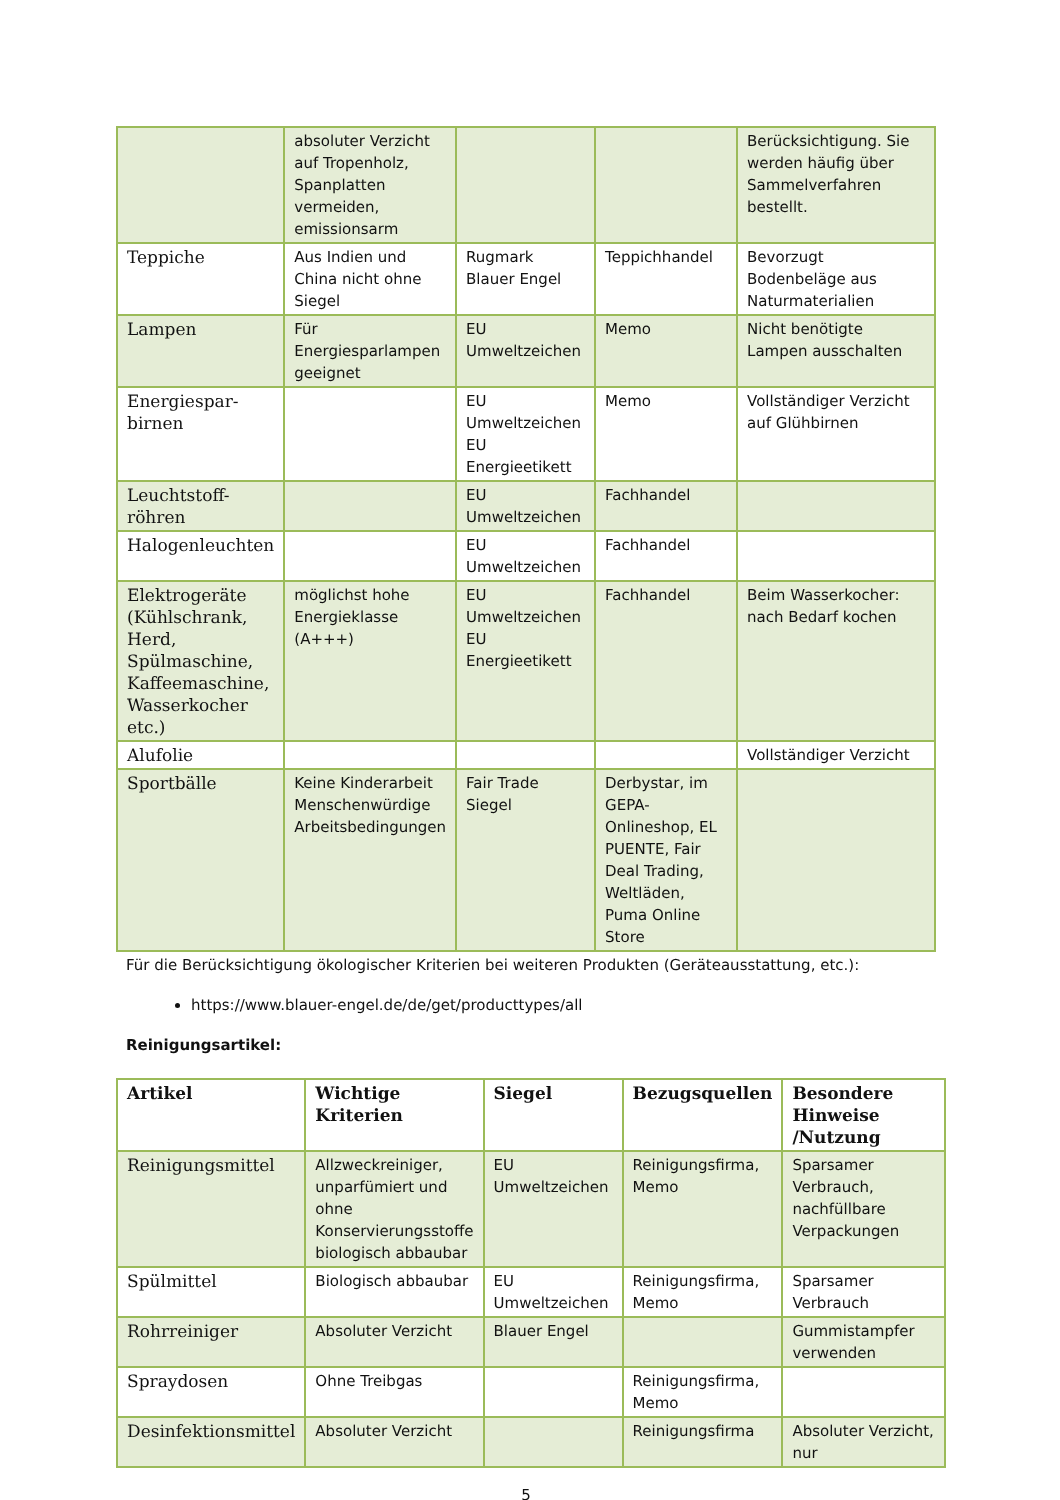| | absoluter Verzicht auf Tropenholz, Spanplatten vermeiden, emissionsarm | | | Berücksichtigung. Sie werden häufig über Sammelverfahren bestellt. |
| Teppiche | Aus Indien und China nicht ohne Siegel | Rugmark Blauer Engel | Teppichhandel | Bevorzugt Bodenbeläge aus Naturmaterialien |
| Lampen | Für Energiesparlampen geeignet | EU Umweltzeichen | Memo | Nicht benötigte Lampen ausschalten |
| Energiespar-birnen | | EU Umweltzeichen EU Energieetikett | Memo | Vollständiger Verzicht auf Glühbirnen |
| Leuchtstoff-röhren | | EU Umweltzeichen | Fachhandel | |
| Halogenleuchten | | EU Umweltzeichen | Fachhandel | |
| Elektrogeräte (Kühlschrank, Herd, Spülmaschine, Kaffeemaschine, Wasserkocher etc.) | möglichst hohe Energieklasse (A+++) | EU Umweltzeichen EU Energieetikett | Fachhandel | Beim Wasserkocher: nach Bedarf kochen |
| Alufolie | | | | Vollständiger Verzicht |
| Sportbälle | Keine Kinderarbeit Menschenwürdige Arbeitsbedingungen | Fair Trade Siegel | Derbystar, im GEPA-Onlineshop, EL PUENTE, Fair Deal Trading, Weltläden, Puma Online Store | |
Für die Berücksichtigung ökologischer Kriterien bei weiteren Produkten (Geräteausstattung, etc.):
https://www.blauer-engel.de/de/get/producttypes/all
Reinigungsartikel:
| Artikel | Wichtige Kriterien | Siegel | Bezugsquellen | Besondere Hinweise /Nutzung |
| --- | --- | --- | --- | --- |
| Reinigungsmittel | Allzweckreiniger, unparfümiert und ohne Konservierungsstoffe biologisch abbaubar | EU Umweltzeichen | Reinigungsfirma, Memo | Sparsamer Verbrauch, nachfüllbare Verpackungen |
| Spülmittel | Biologisch abbaubar | EU Umweltzeichen | Reinigungsfirma, Memo | Sparsamer Verbrauch |
| Rohrreiniger | Absoluter Verzicht | Blauer Engel | | Gummistampfer verwenden |
| Spraydosen | Ohne Treibgas | | Reinigungsfirma, Memo | |
| Desinfektionsmittel | Absoluter Verzicht | | Reinigungsfirma | Absoluter Verzicht, nur |
5